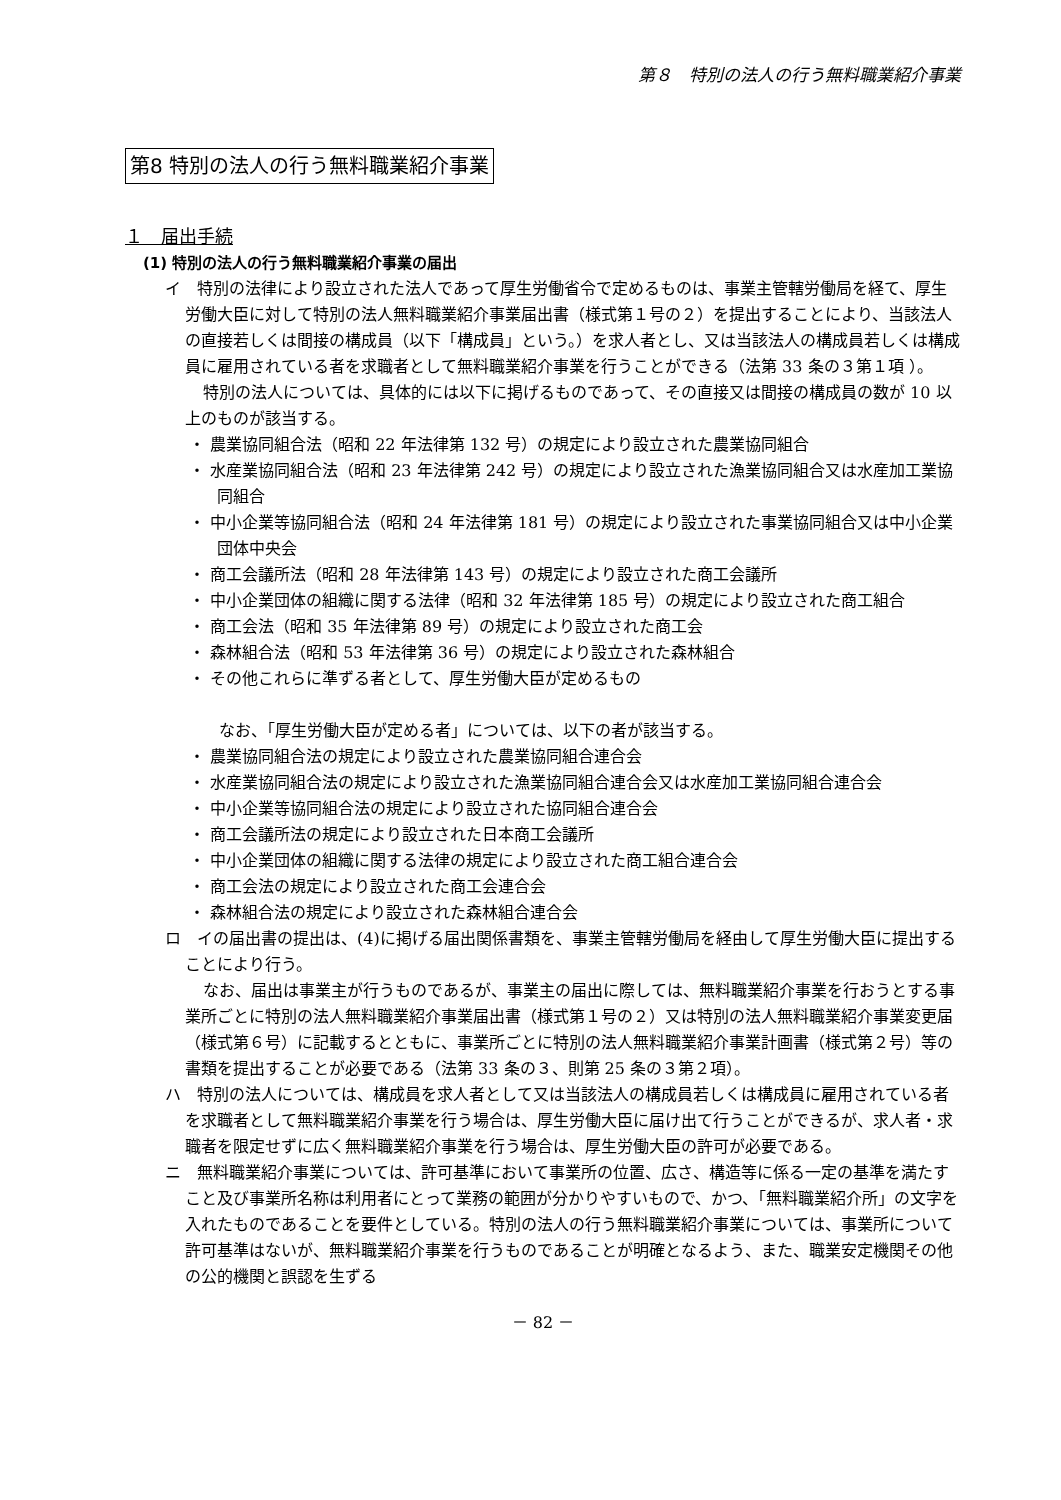第８　特別の法人の行う無料職業紹介事業
第8 特別の法人の行う無料職業紹介事業
１　届出手続
(1) 特別の法人の行う無料職業紹介事業の届出
イ　特別の法律により設立された法人であって厚生労働省令で定めるものは、事業主管轄労働局を経て、厚生労働大臣に対して特別の法人無料職業紹介事業届出書（様式第１号の２）を提出することにより、当該法人の直接若しくは間接の構成員（以下「構成員」という。）を求人者とし、又は当該法人の構成員若しくは構成員に雇用されている者を求職者として無料職業紹介事業を行うことができる（法第 33 条の３第１項 ）。
特別の法人については、具体的には以下に掲げるものであって、その直接又は間接の構成員の数が 10 以上のものが該当する。
・ 農業協同組合法（昭和 22 年法律第 132 号）の規定により設立された農業協同組合
・ 水産業協同組合法（昭和 23 年法律第 242 号）の規定により設立された漁業協同組合又は水産加工業協同組合
・ 中小企業等協同組合法（昭和 24 年法律第 181 号）の規定により設立された事業協同組合又は中小企業団体中央会
・ 商工会議所法（昭和 28 年法律第 143 号）の規定により設立された商工会議所
・ 中小企業団体の組織に関する法律（昭和 32 年法律第 185 号）の規定により設立された商工組合
・ 商工会法（昭和 35 年法律第 89 号）の規定により設立された商工会
・ 森林組合法（昭和 53 年法律第 36 号）の規定により設立された森林組合
・ その他これらに準ずる者として、厚生労働大臣が定めるもの
なお、「厚生労働大臣が定める者」については、以下の者が該当する。
・ 農業協同組合法の規定により設立された農業協同組合連合会
・ 水産業協同組合法の規定により設立された漁業協同組合連合会又は水産加工業協同組合連合会
・ 中小企業等協同組合法の規定により設立された協同組合連合会
・ 商工会議所法の規定により設立された日本商工会議所
・ 中小企業団体の組織に関する法律の規定により設立された商工組合連合会
・ 商工会法の規定により設立された商工会連合会
・ 森林組合法の規定により設立された森林組合連合会
ロ　イの届出書の提出は、(4)に掲げる届出関係書類を、事業主管轄労働局を経由して厚生労働大臣に提出することにより行う。
なお、届出は事業主が行うものであるが、事業主の届出に際しては、無料職業紹介事業を行おうとする事業所ごとに特別の法人無料職業紹介事業届出書（様式第１号の２）又は特別の法人無料職業紹介事業変更届（様式第６号）に記載するとともに、事業所ごとに特別の法人無料職業紹介事業計画書（様式第２号）等の書類を提出することが必要である（法第 33 条の３、則第 25 条の３第２項）。
ハ　特別の法人については、構成員を求人者として又は当該法人の構成員若しくは構成員に雇用されている者を求職者として無料職業紹介事業を行う場合は、厚生労働大臣に届け出て行うことができるが、求人者・求職者を限定せずに広く無料職業紹介事業を行う場合は、厚生労働大臣の許可が必要である。
ニ　無料職業紹介事業については、許可基準において事業所の位置、広さ、構造等に係る一定の基準を満たすこと及び事業所名称は利用者にとって業務の範囲が分かりやすいもので、かつ、「無料職業紹介所」の文字を入れたものであることを要件としている。特別の法人の行う無料職業紹介事業については、事業所について許可基準はないが、無料職業紹介事業を行うものであることが明確となるよう、また、職業安定機関その他の公的機関と誤認を生ずる
－ 82 －